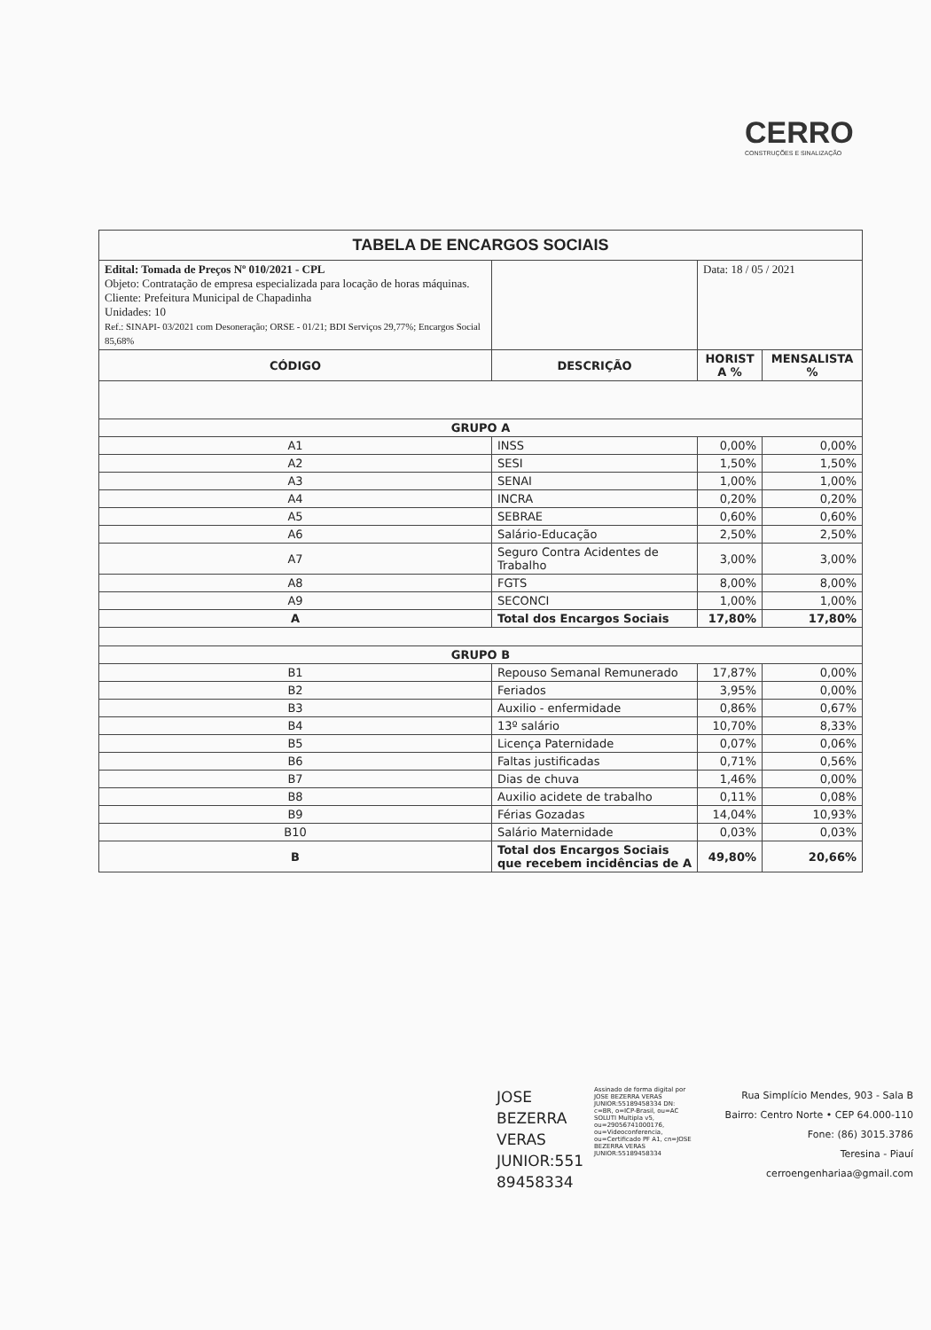CERRO
CONSTRUÇÕES E SINALIZAÇÃO
| TABELA DE ENCARGOS SOCIAIS | | | |
| Edital: Tomada de Preços Nº 010/2021 - CPL Objeto: Contratação de empresa especializada para locação de horas máquinas. Cliente: Prefeitura Municipal de Chapadinha Unidades: 10 Ref.: SINAPI- 03/2021 com Desoneração; ORSE - 01/21; BDI Serviços 29,77%; Encargos Social 85,68% | | Data: 18 / 05 / 2021 | |
| CÓDIGO | DESCRIÇÃO | HORIST A % | MENSALISTA % |
| GRUPO A | | | |
| A1 | INSS | 0,00% | 0,00% |
| A2 | SESI | 1,50% | 1,50% |
| A3 | SENAI | 1,00% | 1,00% |
| A4 | INCRA | 0,20% | 0,20% |
| A5 | SEBRAE | 0,60% | 0,60% |
| A6 | Salário-Educação | 2,50% | 2,50% |
| A7 | Seguro Contra Acidentes de Trabalho | 3,00% | 3,00% |
| A8 | FGTS | 8,00% | 8,00% |
| A9 | SECONCI | 1,00% | 1,00% |
| A | Total dos Encargos Sociais | 17,80% | 17,80% |
| GRUPO B | | | |
| B1 | Repouso Semanal Remunerado | 17,87% | 0,00% |
| B2 | Feriados | 3,95% | 0,00% |
| B3 | Auxilio - enfermidade | 0,86% | 0,67% |
| B4 | 13º salário | 10,70% | 8,33% |
| B5 | Licença Paternidade | 0,07% | 0,06% |
| B6 | Faltas justificadas | 0,71% | 0,56% |
| B7 | Dias de chuva | 1,46% | 0,00% |
| B8 | Auxilio acidete de trabalho | 0,11% | 0,08% |
| B9 | Férias Gozadas | 14,04% | 10,93% |
| B10 | Salário Maternidade | 0,03% | 0,03% |
| B | Total dos Encargos Sociais que recebem incidências de A | 49,80% | 20,66% |
JOSE
BEZERRA
VERAS
JUNIOR:551
89458334
Assinado de forma digital por JOSE BEZERRA VERAS JUNIOR:55189458334 DN: c=BR, o=ICP-Brasil, ou=AC SOLUTI Multipla v5, ou=29056741000176, ou=Videoconferencia, ou=Certificado PF A1, cn=JOSE BEZERRA VERAS JUNIOR:55189458334
Rua Simplício Mendes, 903 - Sala B
Bairro: Centro Norte • CEP 64.000-110
Fone: (86) 3015.3786
Teresina - Piauí
cerroengenhariaa@gmail.com